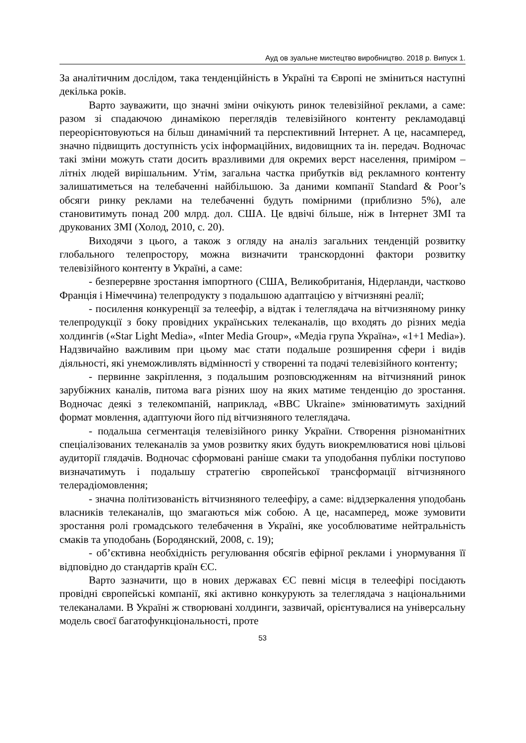Ауд ов зуальне мистецтво виробництво. 2018 р. Випуск 1.
За аналітичним дослідом, така тенденційність в Україні та Європі не зміниться наступні декілька років.
Варто зауважити, що значні зміни очікують ринок телевізійної реклами, а саме: разом зі спадаючою динамікою переглядів телевізійного контенту рекламодавці переорієнтовуються на більш динамічний та перспективний Інтернет. А це, насамперед, значно підвищить доступність усіх інформаційних, видовищних та ін. передач. Водночас такі зміни можуть стати досить вразливими для окремих верст населення, приміром – літніх людей вирішальним. Утім, загальна частка прибутків від рекламного контенту залишатиметься на телебаченні найбільшою. За даними компанії Standard & Poor’s обсяги ринку реклами на телебаченні будуть помірними (приблизно 5%), але становитимуть понад 200 млрд. дол. США. Це вдвічі більше, ніж в Інтернет ЗМІ та друкованих ЗМІ (Холод, 2010, с. 20).
Виходячи з цього, а також з огляду на аналіз загальних тенденцій розвитку глобального телепростору, можна визначити транскордонні фактори розвитку телевізійного контенту в Україні, а саме:
- безперервне зростання імпортного (США, Великобританія, Нідерланди, частково Франція і Німеччина) телепродукту з подальшою адаптацією у вітчизняні реалії;
- посилення конкуренції за телеефір, а відтак і телеглядача на вітчизняному ринку телепродукції з боку провідних українських телеканалів, що входять до різних медіа холдингів («Star Light Media», «Inter Media Group», «Медіа група Україна», «1+1 Media»). Надзвичайно важливим при цьому має стати подальше розширення сфери і видів діяльності, які унеможливлять відмінності у створенні та подачі телевізійного контенту;
- первинне закріплення, з подальшим розповсюдженням на вітчизняний ринок зарубіжних каналів, питома вага різних шоу на яких матиме тенденцію до зростання. Водночас деякі з телекомпаній, наприклад, «BBC Ukraine» змінюватимуть західний формат мовлення, адаптуючи його під вітчизняного телеглядача.
- подальша сегментація телевізійного ринку України. Створення різноманітних спеціалізованих телеканалів за умов розвитку яких будуть виокремлюватися нові цільові аудиторії глядачів. Водночас сформовані раніше смаки та уподобання публіки поступово визначатимуть і подальшу стратегію європейської трансформації вітчизняного телерадіомовлення;
- значна політизованість вітчизняного телеефіру, а саме: віддзеркалення уподобань власників телеканалів, що змагаються між собою. А це, насамперед, може зумовити зростання ролі громадського телебачення в Україні, яке уособлюватиме нейтральність смаків та уподобань (Бородянский, 2008, с. 19);
- об’єктивна необхідність регулювання обсягів ефірної реклами і унормування її відповідно до стандартів країн ЄС.
Варто зазначити, що в нових державах ЄС певні місця в телеефірі посідають провідні європейські компанії, які активно конкурують за телеглядача з національними телеканалами. В Україні ж створювані холдинги, зазвичай, орієнтувалися на універсальну модель своєї багатофункціональності, проте
53